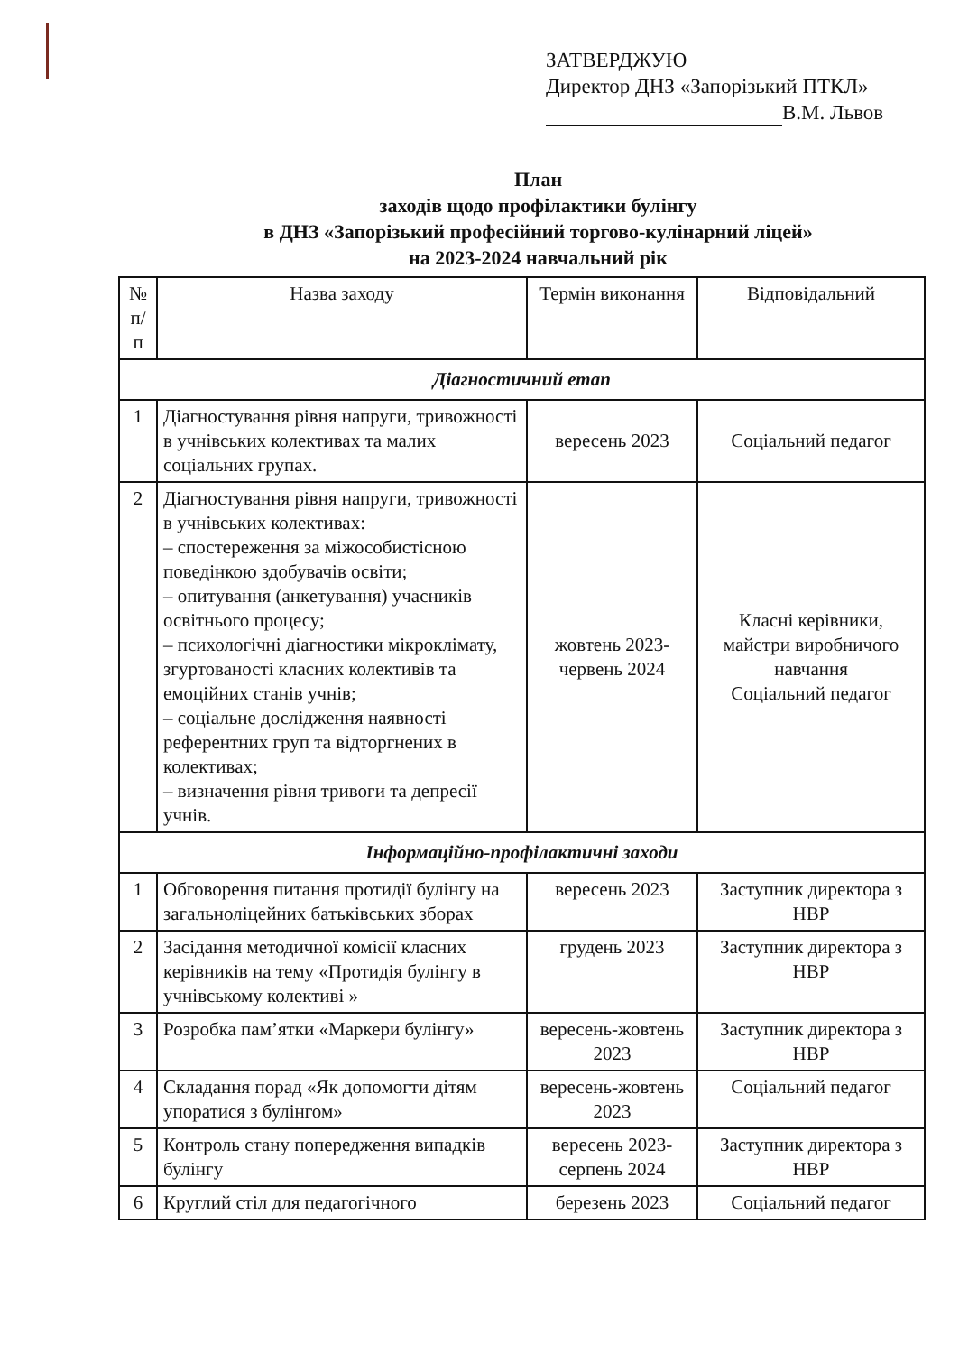ЗАТВЕРДЖУЮ
Директор ДНЗ «Запорізький ПТКЛ»
В.М. Львов
План
заходів щодо профілактики булінгу
в ДНЗ «Запорізький професійний торгово-кулінарний ліцей»
на 2023-2024 навчальний рік
| № п/п | Назва заходу | Термін виконання | Відповідальний |
| --- | --- | --- | --- |
| Діагностичний етап | | | |
| 1 | Діагностування рівня напруги, тривожності в учнівських колективах та малих соціальних групах. | вересень 2023 | Соціальний педагог |
| 2 | Діагностування рівня напруги, тривожності в учнівських колективах: – спостереження за міжособистісною поведінкою здобувачів освіти; – опитування (анкетування) учасників освітнього процесу; – психологічні діагностики мікроклімату, згуртованості класних колективів та емоційних станів учнів; – соціальне дослідження наявності референтних груп та відторгнених в колективах; – визначення рівня тривоги та депресії учнів. | жовтень 2023-червень 2024 | Класні керівники, майстри виробничого навчання Соціальний педагог |
| Інформаційно-профілактичні заходи | | | |
| 1 | Обговорення питання протидії булінгу на загальноліцейних батьківських зборах | вересень 2023 | Заступник директора з НВР |
| 2 | Засідання методичної комісії класних керівників на тему «Протидія булінгу в учнівському колективі » | грудень 2023 | Заступник директора з НВР |
| 3 | Розробка пам’ятки «Маркери булінгу» | вересень-жовтень 2023 | Заступник директора з НВР |
| 4 | Складання порад «Як допомогти дітям упоратися з булінгом» | вересень-жовтень 2023 | Соціальний педагог |
| 5 | Контроль стану попередження випадків булінгу | вересень 2023-серпень 2024 | Заступник директора з НВР |
| 6 | Круглий стіл для педагогічного | березень 2023 | Соціальний педагог |